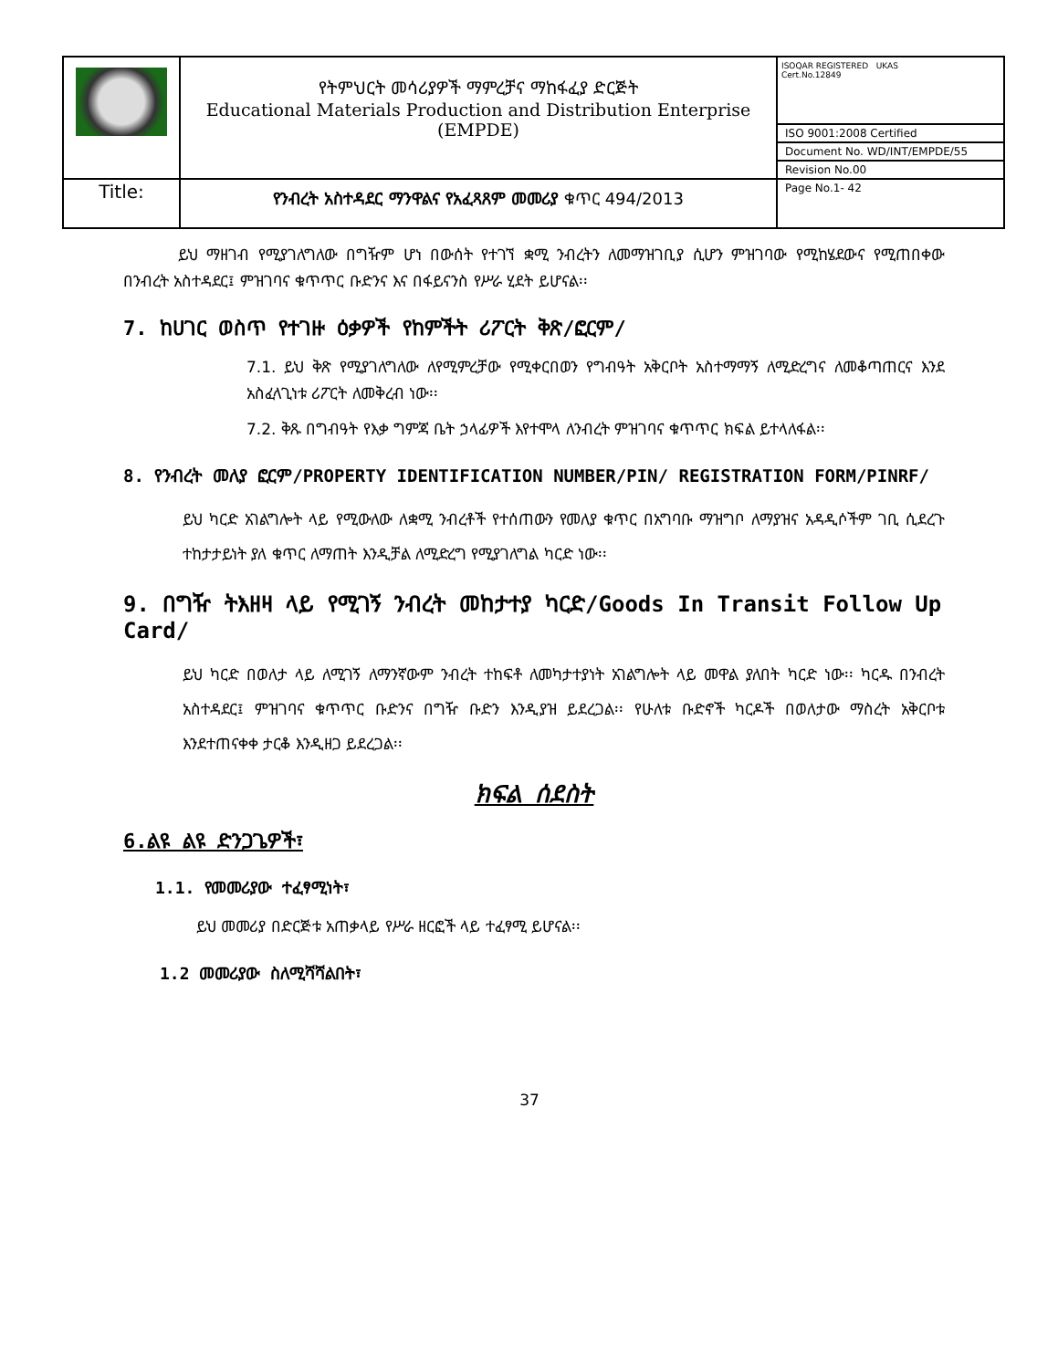| | የትምህርት መሳሪያዎች ማምረቻና ማከፋፈያ ድርጅት Educational Materials Production and Distribution Enterprise (EMPDE) | ISOQAR REGISTERED UKAS Cert.No.12849 |
| | | ISO 9001:2008 Certified |
| | | Document No. WD/INT/EMPDE/55 |
| | | Revision No.00 |
| Title: | የንብረት አስተዳደር ማንዋልና የአፈጻጸም መመሪያ ቁጥር 494/2013 | Page No.1- 42 |
ይህ ማዘገብ የሚያገለግለው በግዥም ሆነ በውሰት የተገኘ ቋሚ ንብረትን ለመማዝገቢያ ሲሆን ምዝገባው የሚከሄደውና የሚጠበቀው በንብረት አስተዳደር፤ ምዝገባና ቁጥጥር ቡድንና እና በፋይናንስ የሥራ ሂደት ይሆናል፡፡
7. ከሀገር ወስጥ የተገዙ ዕቃዎች የከምችት ሪፖርት ቅጽ/ፎርም/
7.1. ይህ ቅጽ የሚያገለግለው ለየሚምረቻው የሚቀርበወን የግብዓት አቅርቦት አስተማማኝ ለሚድረግና ለመቆጣጠርና እንደ አስፈላጊነቱ ሪፖርት ለመቅረብ ነው፡፡
7.2. ቅጹ በግብዓት የእቃ ግምጃ ቤት ኃላፊዎች እየተሞላ ለንብረት ምዝገባና ቁጥጥር ክፍል ይተላለፋል፡፡
8. የንብረት መለያ ፎርም/PROPERTY IDENTIFICATION NUMBER/PIN/ REGISTRATION FORM/PINRF/
ይህ ካርድ አገልግሎት ላይ የሚውለው ለቋሚ ንብረቶች የተሰጠውን የመለያ ቁጥር በአግባቡ ማዝግቦ ለማያዝና አዳዲሶችም ገቢ ሲደረጉ ተከታታይነት ያለ ቁጥር ለማጠት እንዲቻል ለሚድረግ የሚያገለግል ካርድ ነው፡፡
9. በግዥ ትእዘዛ ላይ የሚገኝ ንብረት መከታተያ ካርድ/Goods In Transit Follow Up Card/
ይህ ካርድ በወለታ ላይ ለሚገኝ ለማንኛውም ንብረት ተከፍቶ ለመካታተያነት አገልግሎት ላይ መዋል ያለበት ካርድ ነው፡፡ ካርዱ በንብረት አስተዳደር፤ ምዝገባና ቁጥጥር ቡድንና በግዥ ቡድን እንዲያዝ ይደረጋል፡፡ የሁለቱ ቡድኖች ካርዶች በወለታው ማስረት አቅርቦቱ እንደተጠናቀቀ ታርቆ እንዲዘጋ ይደረጋል፡፡
ክፍል ሰደስት
6.ልዩ ልዩ ድንጋጌዎች፣
1.1. የመመሪያው ተፈፃሚነት፣
ይህ መመሪያ በድርጅቱ አጠቃላይ የሥራ ዘርፎች ላይ ተፈፃሚ ይሆናል፡፡
1.2 መመሪያው ስለሚሻሻልበት፣
37